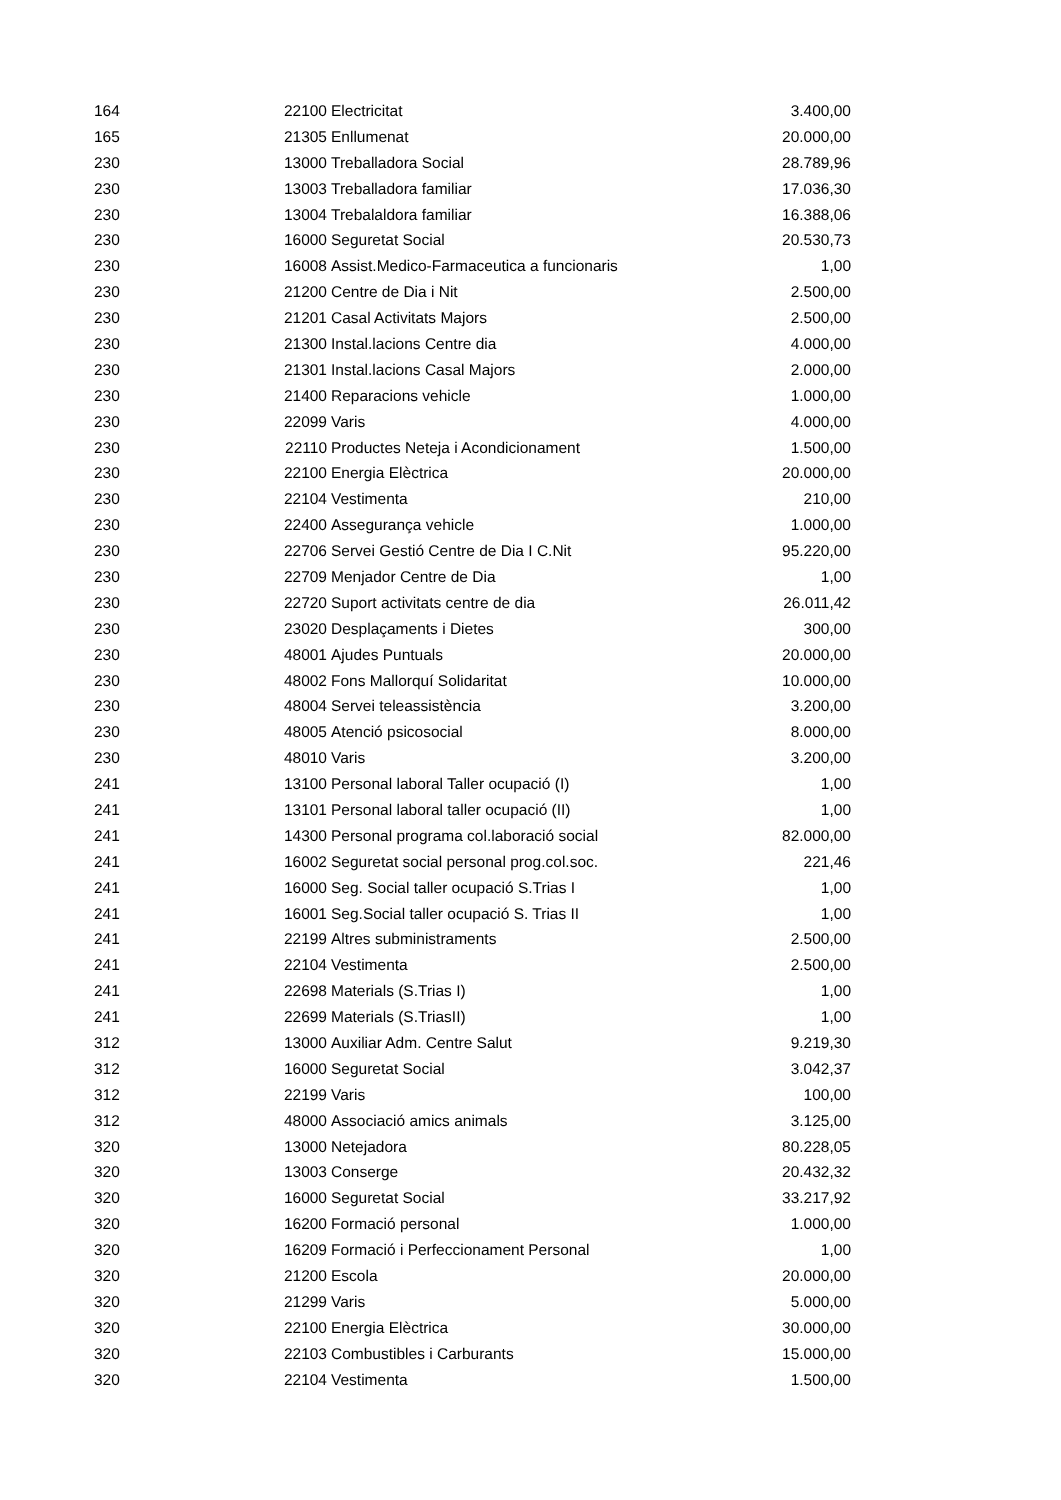| 164 | 22100 | Electricitat | 3.400,00 |
| 165 | 21305 | Enllumenat | 20.000,00 |
| 230 | 13000 | Treballadora Social | 28.789,96 |
| 230 | 13003 | Treballadora familiar | 17.036,30 |
| 230 | 13004 | Trebalaldora familiar | 16.388,06 |
| 230 | 16000 | Seguretat Social | 20.530,73 |
| 230 | 16008 | Assist.Medico-Farmaceutica a funcionaris | 1,00 |
| 230 | 21200 | Centre de Dia i Nit | 2.500,00 |
| 230 | 21201 | Casal Activitats Majors | 2.500,00 |
| 230 | 21300 | Instal.lacions Centre dia | 4.000,00 |
| 230 | 21301 | Instal.lacions Casal Majors | 2.000,00 |
| 230 | 21400 | Reparacions vehicle | 1.000,00 |
| 230 | 22099 | Varis | 4.000,00 |
| 230 | 22110 | Productes Neteja i Acondicionament | 1.500,00 |
| 230 | 22100 | Energia Elèctrica | 20.000,00 |
| 230 | 22104 | Vestimenta | 210,00 |
| 230 | 22400 | Assegurança vehicle | 1.000,00 |
| 230 | 22706 | Servei Gestió Centre de Dia I C.Nit | 95.220,00 |
| 230 | 22709 | Menjador Centre de Dia | 1,00 |
| 230 | 22720 | Suport activitats centre de dia | 26.011,42 |
| 230 | 23020 | Desplaçaments i Dietes | 300,00 |
| 230 | 48001 | Ajudes Puntuals | 20.000,00 |
| 230 | 48002 | Fons Mallorquí Solidaritat | 10.000,00 |
| 230 | 48004 | Servei teleassistència | 3.200,00 |
| 230 | 48005 | Atenció psicosocial | 8.000,00 |
| 230 | 48010 | Varis | 3.200,00 |
| 241 | 13100 | Personal laboral Taller ocupació (I) | 1,00 |
| 241 | 13101 | Personal laboral taller ocupació (II) | 1,00 |
| 241 | 14300 | Personal programa col.laboració social | 82.000,00 |
| 241 | 16002 | Seguretat social personal prog.col.soc. | 221,46 |
| 241 | 16000 | Seg. Social taller ocupació S.Trias I | 1,00 |
| 241 | 16001 | Seg.Social taller ocupació S. Trias II | 1,00 |
| 241 | 22199 | Altres subministraments | 2.500,00 |
| 241 | 22104 | Vestimenta | 2.500,00 |
| 241 | 22698 | Materials (S.Trias I) | 1,00 |
| 241 | 22699 | Materials (S.TriasII) | 1,00 |
| 312 | 13000 | Auxiliar Adm. Centre Salut | 9.219,30 |
| 312 | 16000 | Seguretat Social | 3.042,37 |
| 312 | 22199 | Varis | 100,00 |
| 312 | 48000 | Associació amics animals | 3.125,00 |
| 320 | 13000 | Netejadora | 80.228,05 |
| 320 | 13003 | Conserge | 20.432,32 |
| 320 | 16000 | Seguretat Social | 33.217,92 |
| 320 | 16200 | Formació personal | 1.000,00 |
| 320 | 16209 | Formació i Perfeccionament Personal | 1,00 |
| 320 | 21200 | Escola | 20.000,00 |
| 320 | 21299 | Varis | 5.000,00 |
| 320 | 22100 | Energia Elèctrica | 30.000,00 |
| 320 | 22103 | Combustibles i Carburants | 15.000,00 |
| 320 | 22104 | Vestimenta | 1.500,00 |